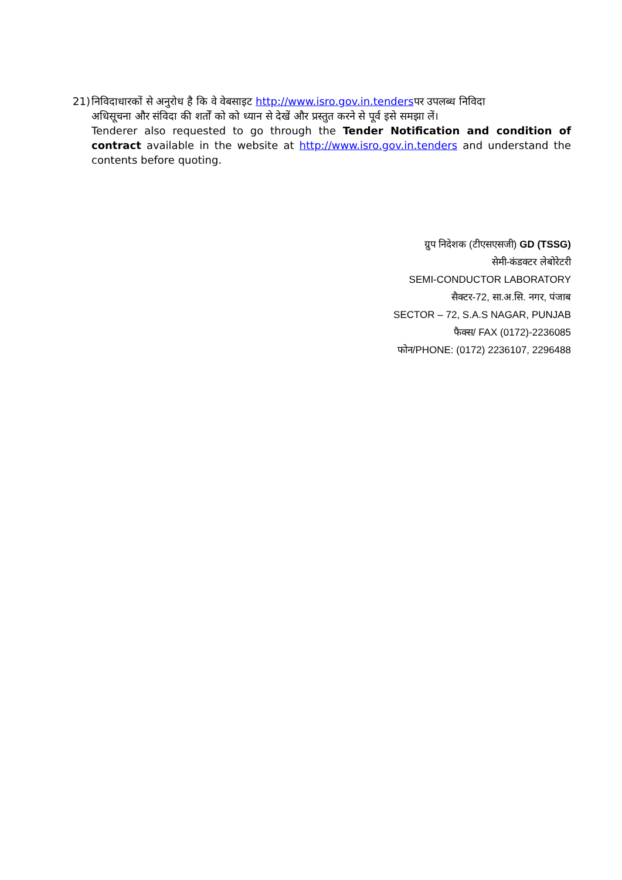21) निविदाधारकों से अनुरोध है कि वे वेबसाइट http://www.isro.gov.in.tendersपर उपलब्ध निविदा
अधिसूचना और संविदा की शर्तों को को ध्यान से देखें और प्रस्तुत करने से पूर्व इसे समझा लें।
Tenderer also requested to go through the Tender Notification and condition of contract available in the website at http://www.isro.gov.in.tenders and understand the contents before quoting.
ग्रुप निदेशक (टीएसएसजी) GD (TSSG)
सेमी-कंडक्टर लेबोरेटरी
SEMI-CONDUCTOR LABORATORY
सैक्टर-72, सा.अ.सि. नगर, पंजाब
SECTOR – 72, S.A.S NAGAR, PUNJAB
फैक्स/ FAX (0172)-2236085
फोन/PHONE: (0172) 2236107, 2296488